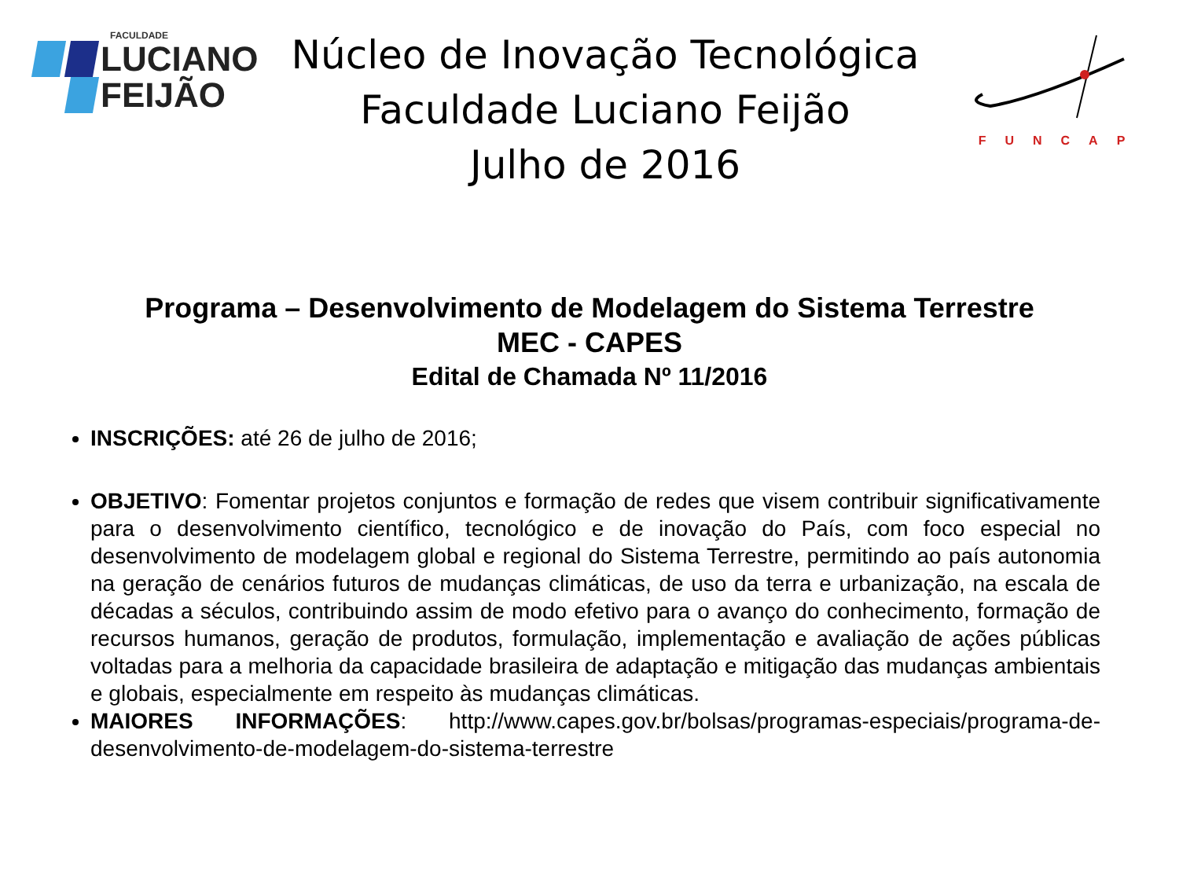FACULDADE
LUCIANO
FEIJÃO
Núcleo de Inovação Tecnológica
Faculdade Luciano Feijão
Julho de 2016
FUNCAP
Programa – Desenvolvimento de Modelagem do Sistema Terrestre
MEC - CAPES
Edital de Chamada Nº 11/2016
INSCRIÇÕES: até 26 de julho de 2016;
OBJETIVO: Fomentar projetos conjuntos e formação de redes que visem contribuir significativamente para o desenvolvimento científico, tecnológico e de inovação do País, com foco especial no desenvolvimento de modelagem global e regional do Sistema Terrestre, permitindo ao país autonomia na geração de cenários futuros de mudanças climáticas, de uso da terra e urbanização, na escala de décadas a séculos, contribuindo assim de modo efetivo para o avanço do conhecimento, formação de recursos humanos, geração de produtos, formulação, implementação e avaliação de ações públicas voltadas para a melhoria da capacidade brasileira de adaptação e mitigação das mudanças ambientais e globais, especialmente em respeito às mudanças climáticas.
MAIORES INFORMAÇÕES: http://www.capes.gov.br/bolsas/programas-especiais/programa-de-desenvolvimento-de-modelagem-do-sistema-terrestre